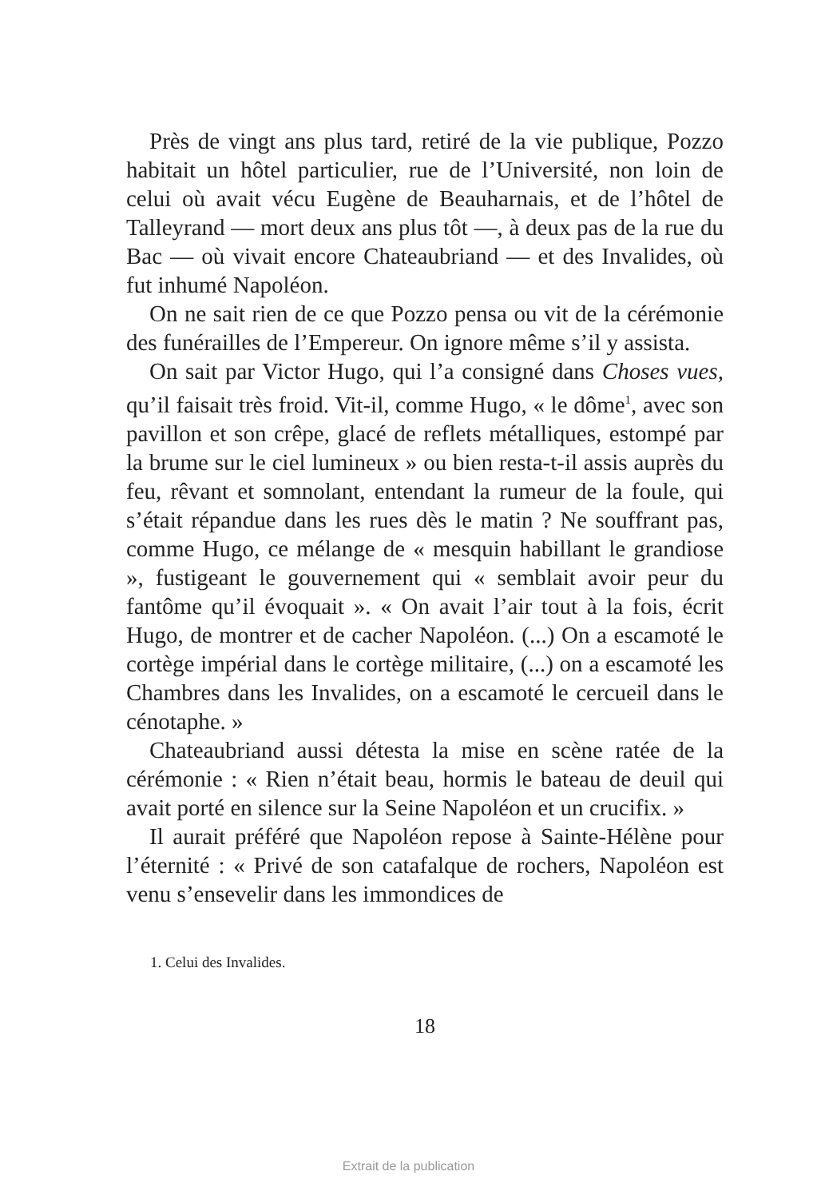Près de vingt ans plus tard, retiré de la vie publique, Pozzo habitait un hôtel particulier, rue de l’Université, non loin de celui où avait vécu Eugène de Beauharnais, et de l’hôtel de Talleyrand — mort deux ans plus tôt —, à deux pas de la rue du Bac — où vivait encore Chateaubriand — et des Invalides, où fut inhumé Napoléon.
On ne sait rien de ce que Pozzo pensa ou vit de la cérémonie des funérailles de l’Empereur. On ignore même s’il y assista.
On sait par Victor Hugo, qui l’a consigné dans Choses vues, qu’il faisait très froid. Vit-il, comme Hugo, « le dôme<sup>1</sup>, avec son pavillon et son crêpe, glacé de reflets métalliques, estompé par la brume sur le ciel lumineux » ou bien resta-t-il assis auprès du feu, rêvant et somnolant, entendant la rumeur de la foule, qui s’était répandue dans les rues dès le matin ? Ne souffrant pas, comme Hugo, ce mélange de « mesquin habillant le grandiose », fustigeant le gouvernement qui « semblait avoir peur du fantôme qu’il évoquait ». « On avait l’air tout à la fois, écrit Hugo, de montrer et de cacher Napoléon. (...) On a escamoté le cortège impérial dans le cortège militaire, (...) on a escamoté les Chambres dans les Invalides, on a escamoté le cercueil dans le cénotaphe. »
Chateaubriand aussi détesta la mise en scène ratée de la cérémonie : « Rien n’était beau, hormis le bateau de deuil qui avait porté en silence sur la Seine Napoléon et un crucifix. »
Il aurait préféré que Napoléon repose à Sainte-Hélène pour l’éternité : « Privé de son catafalque de rochers, Napoléon est venu s’ensevelir dans les immondices de
1. Celui des Invalides.
18
Extrait de la publication